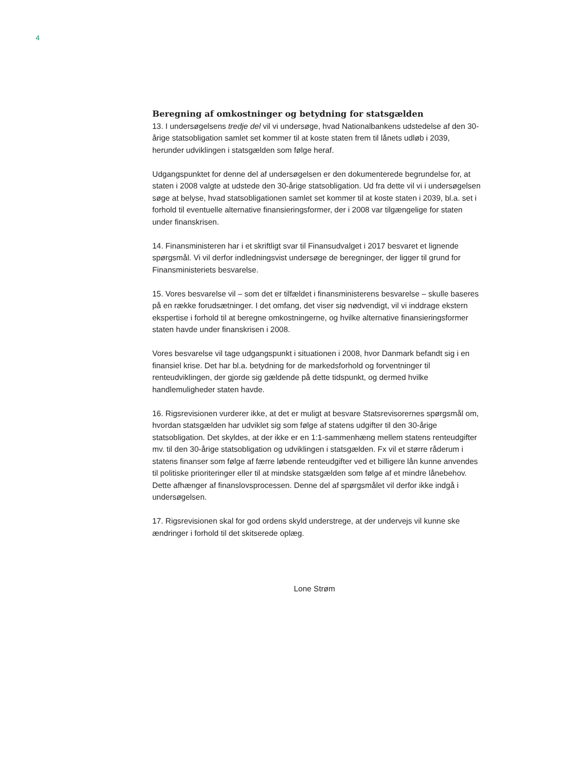4
Beregning af omkostninger og betydning for statsgælden
13. I undersøgelsens tredje del vil vi undersøge, hvad Nationalbankens udstedelse af den 30-årige statsobligation samlet set kommer til at koste staten frem til lånets udløb i 2039, herunder udviklingen i statsgælden som følge heraf.
Udgangspunktet for denne del af undersøgelsen er den dokumenterede begrundelse for, at staten i 2008 valgte at udstede den 30-årige statsobligation. Ud fra dette vil vi i undersøgelsen søge at belyse, hvad statsobligationen samlet set kommer til at koste staten i 2039, bl.a. set i forhold til eventuelle alternative finansieringsformer, der i 2008 var tilgængelige for staten under finanskrisen.
14. Finansministeren har i et skriftligt svar til Finansudvalget i 2017 besvaret et lignende spørgsmål. Vi vil derfor indledningsvist undersøge de beregninger, der ligger til grund for Finansministeriets besvarelse.
15. Vores besvarelse vil – som det er tilfældet i finansministerens besvarelse – skulle baseres på en række forudsætninger. I det omfang, det viser sig nødvendigt, vil vi inddrage ekstern ekspertise i forhold til at beregne omkostningerne, og hvilke alternative finansieringsformer staten havde under finanskrisen i 2008.
Vores besvarelse vil tage udgangspunkt i situationen i 2008, hvor Danmark befandt sig i en finansiel krise. Det har bl.a. betydning for de markedsforhold og forventninger til renteudviklingen, der gjorde sig gældende på dette tidspunkt, og dermed hvilke handlemuligheder staten havde.
16. Rigsrevisionen vurderer ikke, at det er muligt at besvare Statsrevisorernes spørgsmål om, hvordan statsgælden har udviklet sig som følge af statens udgifter til den 30-årige statsobligation. Det skyldes, at der ikke er en 1:1-sammenhæng mellem statens renteudgifter mv. til den 30-årige statsobligation og udviklingen i statsgælden. Fx vil et større råderum i statens finanser som følge af færre løbende renteudgifter ved et billigere lån kunne anvendes til politiske prioriteringer eller til at mindske statsgælden som følge af et mindre lånebehov. Dette afhænger af finanslovsprocessen. Denne del af spørgsmålet vil derfor ikke indgå i undersøgelsen.
17. Rigsrevisionen skal for god ordens skyld understrege, at der undervejs vil kunne ske ændringer i forhold til det skitserede oplæg.
Lone Strøm